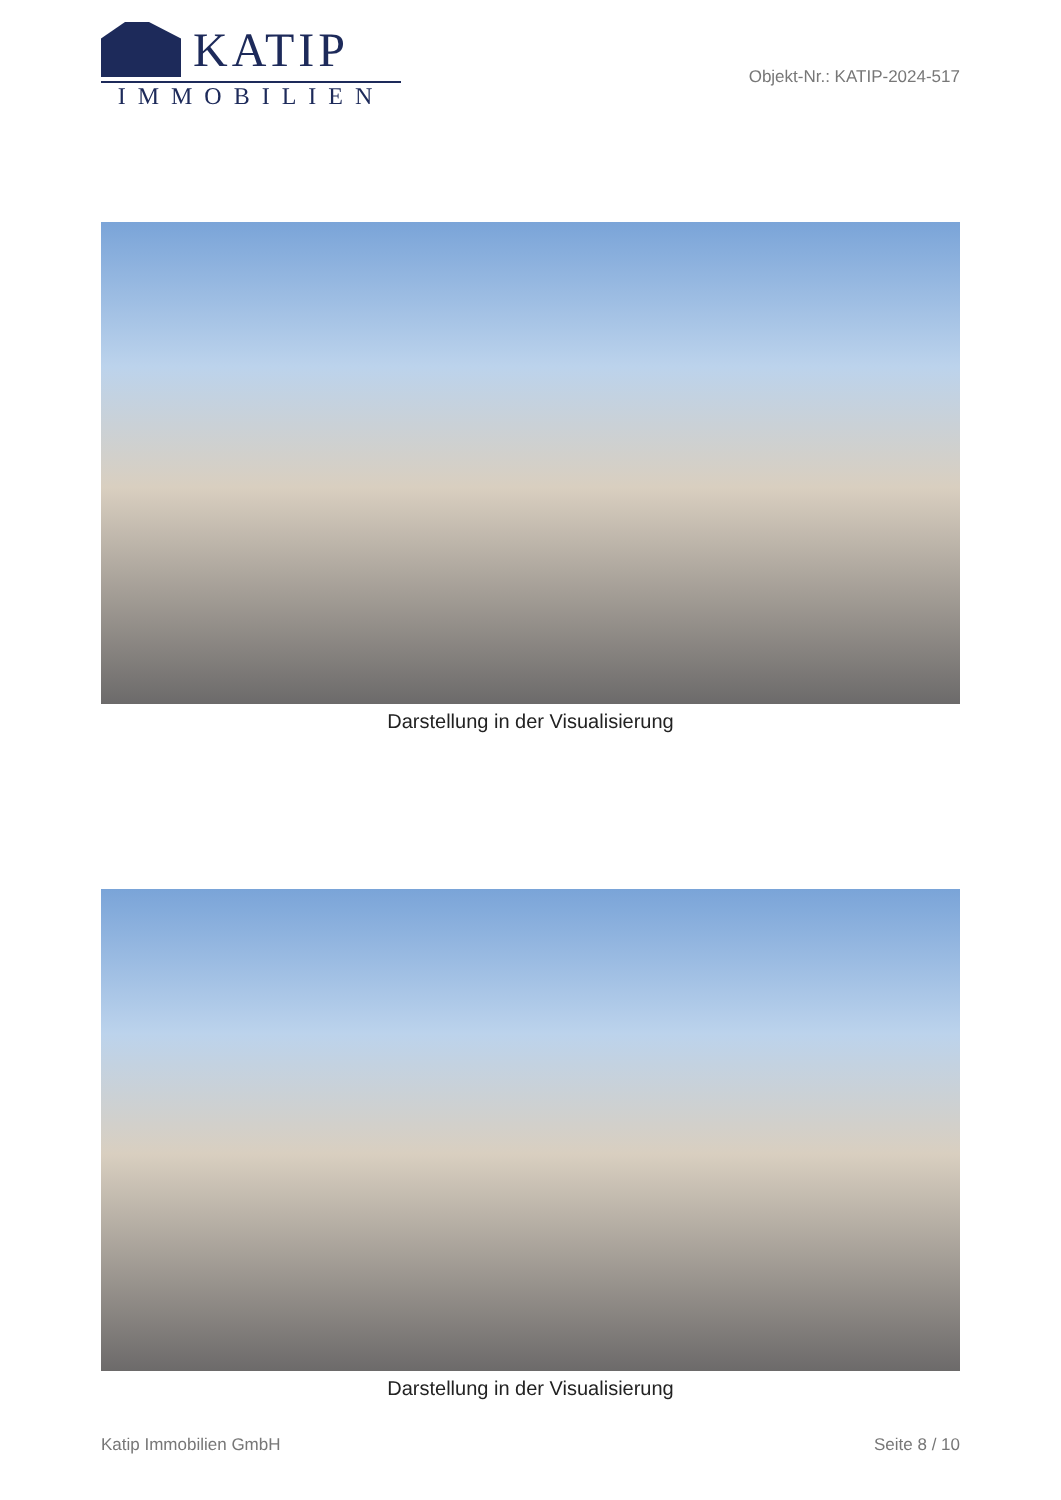KATIP
IMMOBILIEN
Objekt-Nr.: KATIP-2024-517
Darstellung in der Visualisierung
Darstellung in der Visualisierung
Katip Immobilien GmbH Seite 8 / 10